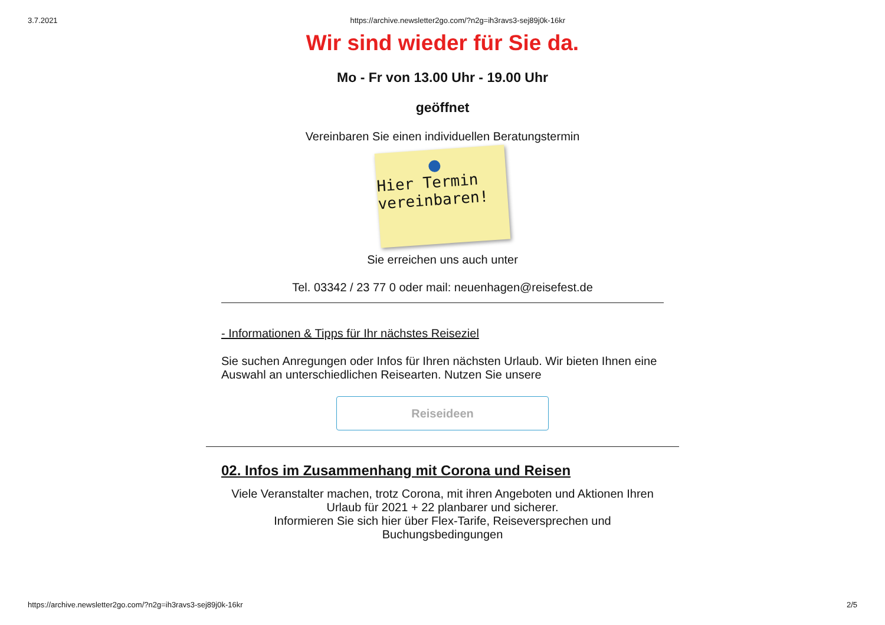3.7.2021 https://archive.newsletter2go.com/?n2g=ih3ravs3-sej89j0k-16kr
Wir sind wieder für Sie da.
Mo - Fr von 13.00 Uhr - 19.00 Uhr
geöffnet
Vereinbaren Sie einen individuellen Beratungstermin
Hier Termin
vereinbaren!
Sie erreichen uns auch unter
Tel. 03342 / 23 77 0 oder mail: neuenhagen@reisefest.de
- Informationen & Tipps für Ihr nächstes Reiseziel
Sie suchen Anregungen oder Infos für Ihren nächsten Urlaub. Wir bieten Ihnen eine Auswahl an unterschiedlichen Reisearten. Nutzen Sie unsere
Reiseideen
02. Infos im Zusammenhang mit Corona und Reisen
Viele Veranstalter machen, trotz Corona, mit ihren Angeboten und Aktionen Ihren Urlaub für 2021 + 22 planbarer und sicherer.
Informieren Sie sich hier über Flex-Tarife, Reiseversprechen und Buchungsbedingungen
https://archive.newsletter2go.com/?n2g=ih3ravs3-sej89j0k-16kr 2/5